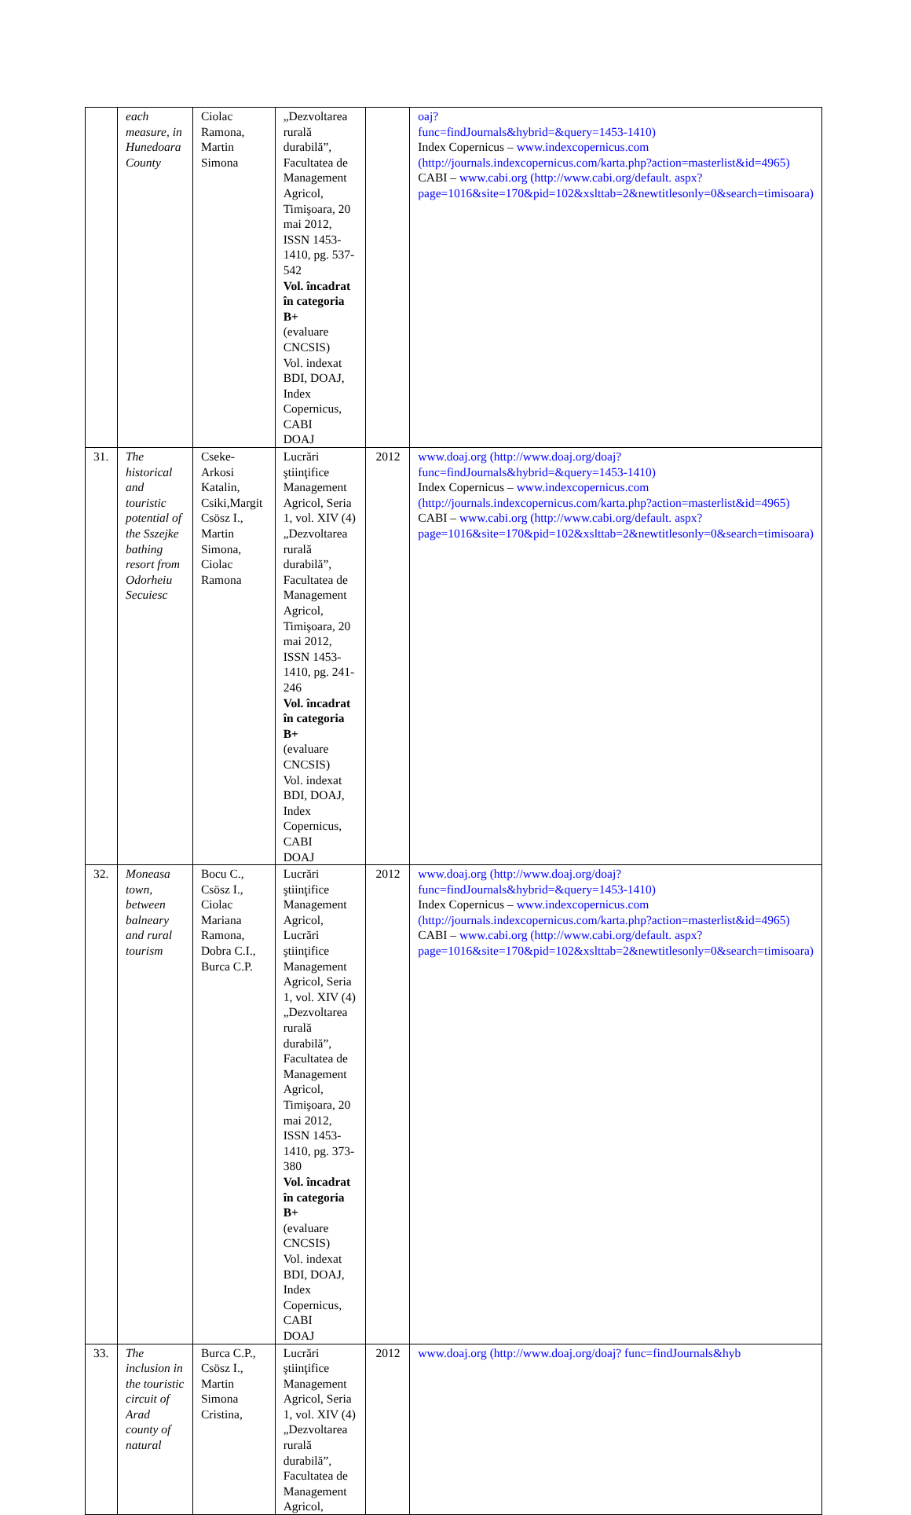| | each measure, in Hunedoara County | Ciolac Ramona, Martin Simona | „Dezvoltarea rurală durabilă”, Facultatea de Management Agricol, Timişoara, 20 mai 2012, ISSN 1453-1410, pg. 537-542 Vol. încadrat în categoria B+ (evaluare CNCSIS) Vol. indexat BDI, DOAJ, Index Copernicus, CABI DOAJ | | oaj? func=findJournals&hybrid=&query=1453-1410) Index Copernicus – www.indexcopernicus.com (http://journals.indexcopernicus.com/karta.php?action=masterlist&id=4965) CABI – www.cabi.org (http://www.cabi.org/default. aspx?page=1016&site=170&pid=102&xslttab=2&newtitlesonly=0&search=timisoara) |
| 31. | The historical and touristic potential of the Sszejke bathing resort from Odorheiu Secuiesc | Cseke-Arkosi Katalin, Csiki,Margit Csösz I., Martin Simona, Ciolac Ramona | Lucrări ştiinţifice Management Agricol, Seria 1, vol. XIV (4) „Dezvoltarea rurală durabilă”, Facultatea de Management Agricol, Timişoara, 20 mai 2012, ISSN 1453-1410, pg. 241-246 Vol. încadrat în categoria B+ (evaluare CNCSIS) Vol. indexat BDI, DOAJ, Index Copernicus, CABI DOAJ | 2012 | www.doaj.org (http://www.doaj.org/doaj? func=findJournals&hybrid=&query=1453-1410) Index Copernicus – www.indexcopernicus.com (http://journals.indexcopernicus.com/karta.php?action=masterlist&id=4965) CABI – www.cabi.org (http://www.cabi.org/default. aspx?page=1016&site=170&pid=102&xslttab=2&newtitlesonly=0&search=timisoara) |
| 32. | Moneasa town, between balneary and rural tourism | Bocu C., Csösz I., Ciolac Mariana Ramona, Dobra C.I., Burca C.P. | Lucrări ştiinţifice Management Agricol, Lucrări ştiinţifice Management Agricol, Seria 1, vol. XIV (4) „Dezvoltarea rurală durabilă”, Facultatea de Management Agricol, Timişoara, 20 mai 2012, ISSN 1453-1410, pg. 373-380 Vol. încadrat în categoria B+ (evaluare CNCSIS) Vol. indexat BDI, DOAJ, Index Copernicus, CABI DOAJ | 2012 | www.doaj.org (http://www.doaj.org/doaj? func=findJournals&hybrid=&query=1453-1410) Index Copernicus – www.indexcopernicus.com (http://journals.indexcopernicus.com/karta.php?action=masterlist&id=4965) CABI – www.cabi.org (http://www.cabi.org/default. aspx?page=1016&site=170&pid=102&xslttab=2&newtitlesonly=0&search=timisoara) |
| 33. | The inclusion in the touristic circuit of Arad county of natural | Burca C.P., Csösz I., Martin Simona Cristina, | Lucrări ştiinţifice Management Agricol, Seria 1, vol. XIV (4) „Dezvoltarea rurală durabilă”, Facultatea de Management Agricol, | 2012 | www.doaj.org (http://www.doaj.org/doaj? func=findJournals&hyb |